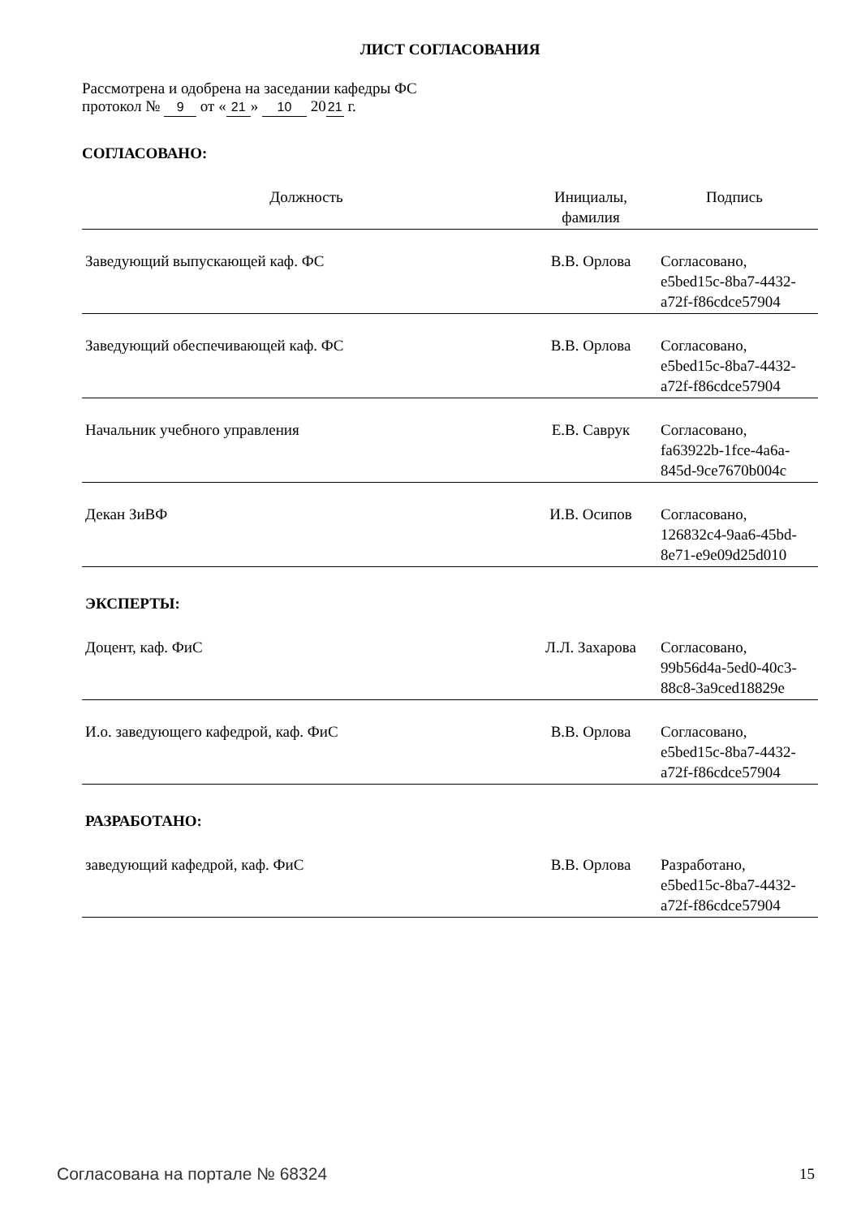ЛИСТ СОГЛАСОВАНИЯ
Рассмотрена и одобрена на заседании кафедры ФС
протокол № 9 от « 21 » 10 20 21 г.
СОГЛАСОВАНО:
| Должность | Инициалы, фамилия | Подпись |
| --- | --- | --- |
| Заведующий выпускающей каф. ФС | В.В. Орлова | Согласовано, e5bed15c-8ba7-4432- a72f-f86cdce57904 |
| Заведующий обеспечивающей каф. ФС | В.В. Орлова | Согласовано, e5bed15c-8ba7-4432- a72f-f86cdce57904 |
| Начальник учебного управления | Е.В. Саврук | Согласовано, fa63922b-1fce-4a6a- 845d-9ce7670b004c |
| Декан ЗиВФ | И.В. Осипов | Согласовано, 126832c4-9aa6-45bd- 8e71-e9e09d25d010 |
ЭКСПЕРТЫ:
| Доцент, каф. ФиС | Л.Л. Захарова | Согласовано, 99b56d4a-5ed0-40c3- 88c8-3a9ced18829e |
| И.о. заведующего кафедрой, каф. ФиС | В.В. Орлова | Согласовано, e5bed15c-8ba7-4432- a72f-f86cdce57904 |
РАЗРАБОТАНО:
| заведующий кафедрой, каф. ФиС | В.В. Орлова | Разработано, e5bed15c-8ba7-4432- a72f-f86cdce57904 |
Согласована на портале № 68324 15